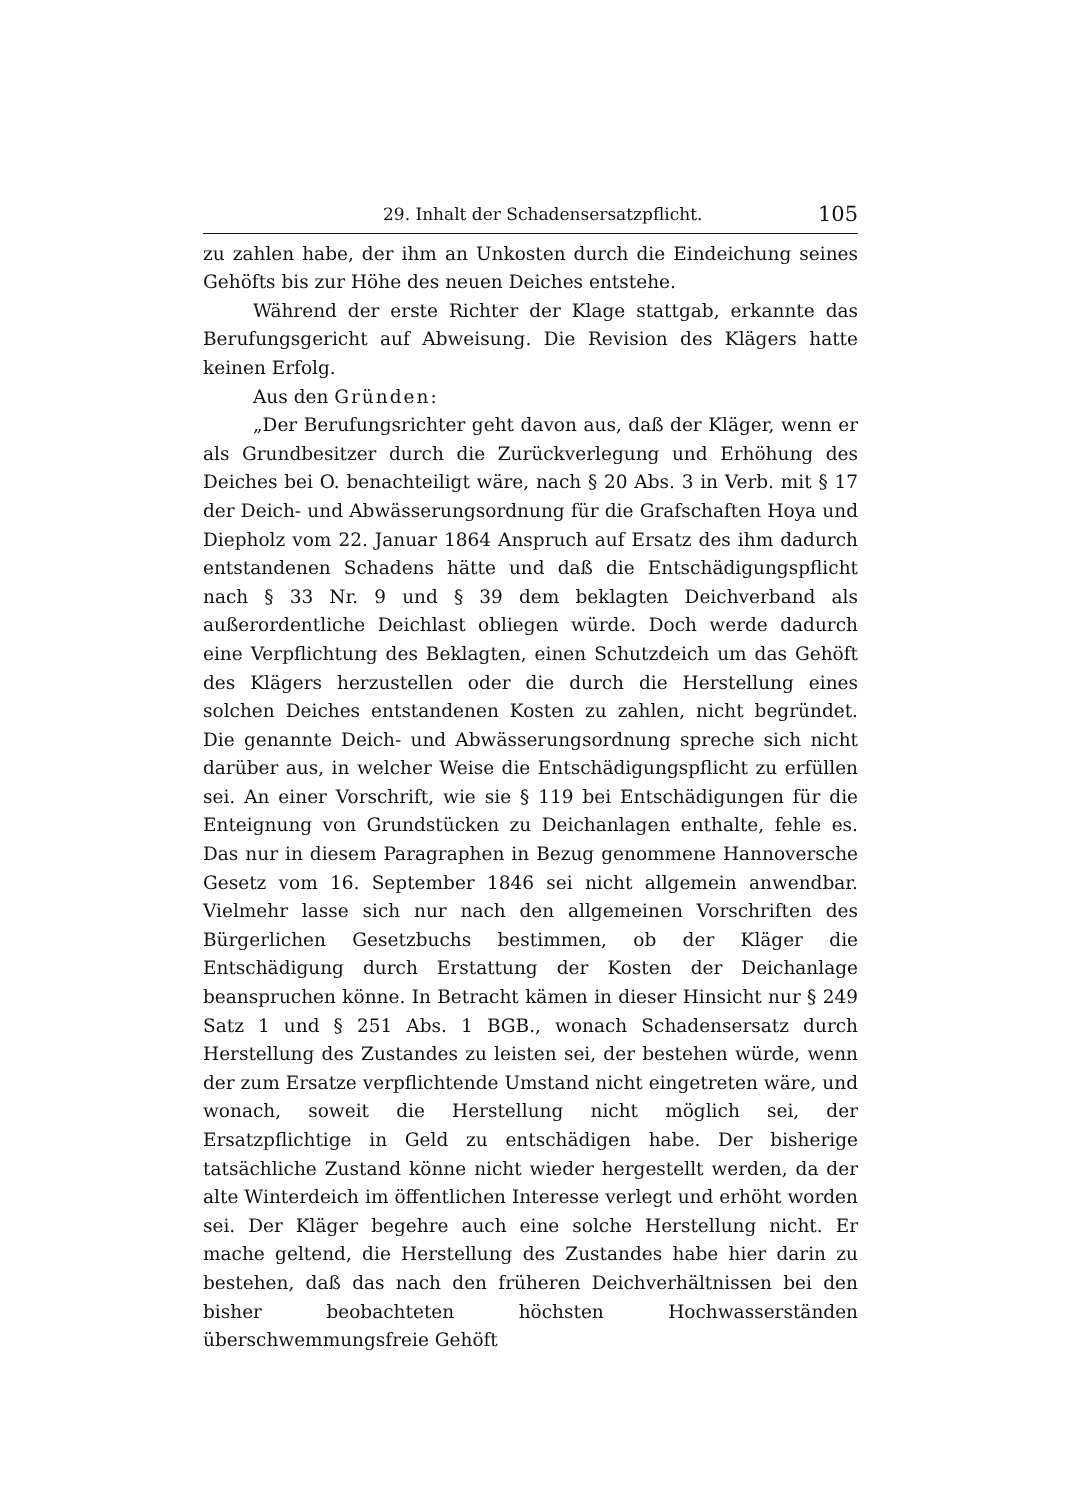29. Inhalt der Schadensersatzpflicht. 105
zu zahlen habe, der ihm an Unkosten durch die Eindeichung seines Gehöfts bis zur Höhe des neuen Deiches entstehe.
Während der erste Richter der Klage stattgab, erkannte das Berufungsgericht auf Abweisung. Die Revision des Klägers hatte keinen Erfolg.
Aus den Gründen:
„Der Berufungsrichter geht davon aus, daß der Kläger, wenn er als Grundbesitzer durch die Zurückverlegung und Erhöhung des Deiches bei O. benachteiligt wäre, nach § 20 Abs. 3 in Verb. mit § 17 der Deich- und Abwässerungsordnung für die Grafschaften Hoya und Diepholz vom 22. Januar 1864 Anspruch auf Ersatz des ihm dadurch entstandenen Schadens hätte und daß die Entschädigungspflicht nach § 33 Nr. 9 und § 39 dem beklagten Deichverband als außerordentliche Deichlast obliegen würde. Doch werde dadurch eine Verpflichtung des Beklagten, einen Schutzdeich um das Gehöft des Klägers herzustellen oder die durch die Herstellung eines solchen Deiches entstandenen Kosten zu zahlen, nicht begründet. Die genannte Deich- und Abwässerungsordnung spreche sich nicht darüber aus, in welcher Weise die Entschädigungspflicht zu erfüllen sei. An einer Vorschrift, wie sie § 119 bei Entschädigungen für die Enteignung von Grundstücken zu Deichanlagen enthalte, fehle es. Das nur in diesem Paragraphen in Bezug genommene Hannoversche Gesetz vom 16. September 1846 sei nicht allgemein anwendbar. Vielmehr lasse sich nur nach den allgemeinen Vorschriften des Bürgerlichen Gesetzbuchs bestimmen, ob der Kläger die Entschädigung durch Erstattung der Kosten der Deichanlage beanspruchen könne. In Betracht kämen in dieser Hinsicht nur § 249 Satz 1 und § 251 Abs. 1 BGB., wonach Schadensersatz durch Herstellung des Zustandes zu leisten sei, der bestehen würde, wenn der zum Ersatze verpflichtende Umstand nicht eingetreten wäre, und wonach, soweit die Herstellung nicht möglich sei, der Ersatzpflichtige in Geld zu entschädigen habe. Der bisherige tatsächliche Zustand könne nicht wieder hergestellt werden, da der alte Winterdeich im öffentlichen Interesse verlegt und erhöht worden sei. Der Kläger begehre auch eine solche Herstellung nicht. Er mache geltend, die Herstellung des Zustandes habe hier darin zu bestehen, daß das nach den früheren Deichverhältnissen bei den bisher beobachteten höchsten Hochwasserständen überschwemmungsfreie Gehöft